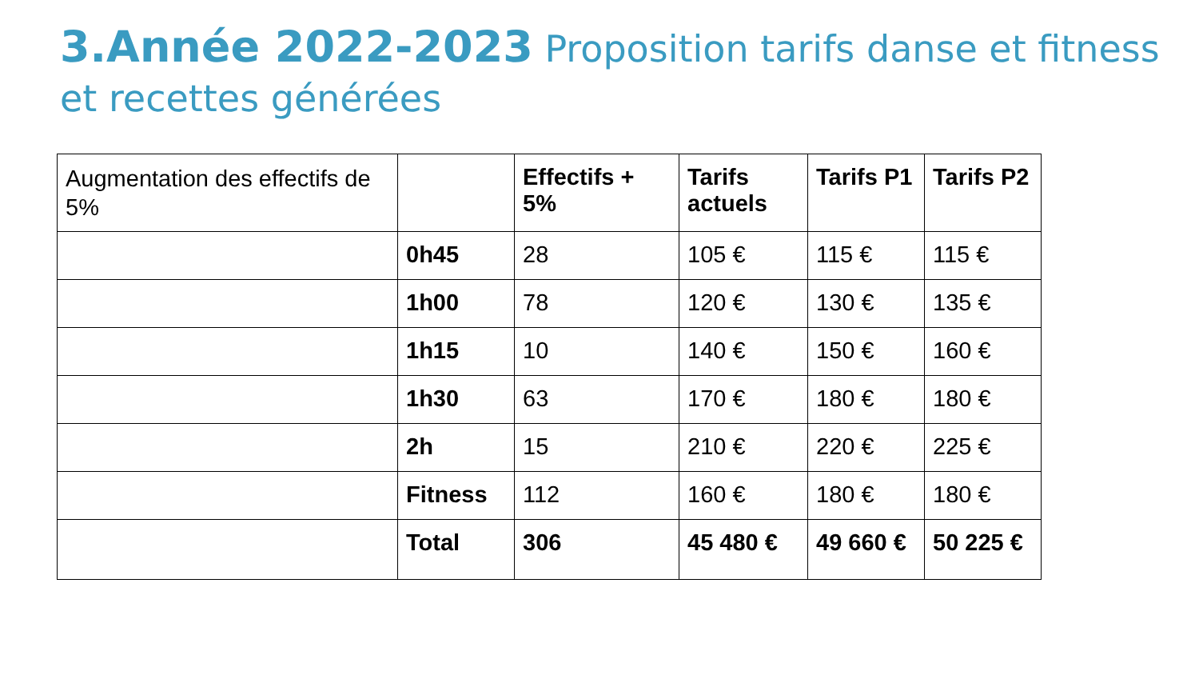3.Année 2022-2023 Proposition tarifs danse et fitness et recettes générées
| Augmentation des effectifs de 5% | | Effectifs + 5% | Tarifs actuels | Tarifs P1 | Tarifs P2 |
| | 0h45 | 28 | 105 € | 115 € | 115 € |
| | 1h00 | 78 | 120 € | 130 € | 135 € |
| | 1h15 | 10 | 140 € | 150 € | 160 € |
| | 1h30 | 63 | 170 € | 180 € | 180 € |
| | 2h | 15 | 210 € | 220 € | 225 € |
| | Fitness | 112 | 160 € | 180 € | 180 € |
| | Total | 306 | 45 480 € | 49 660 € | 50 225 € |